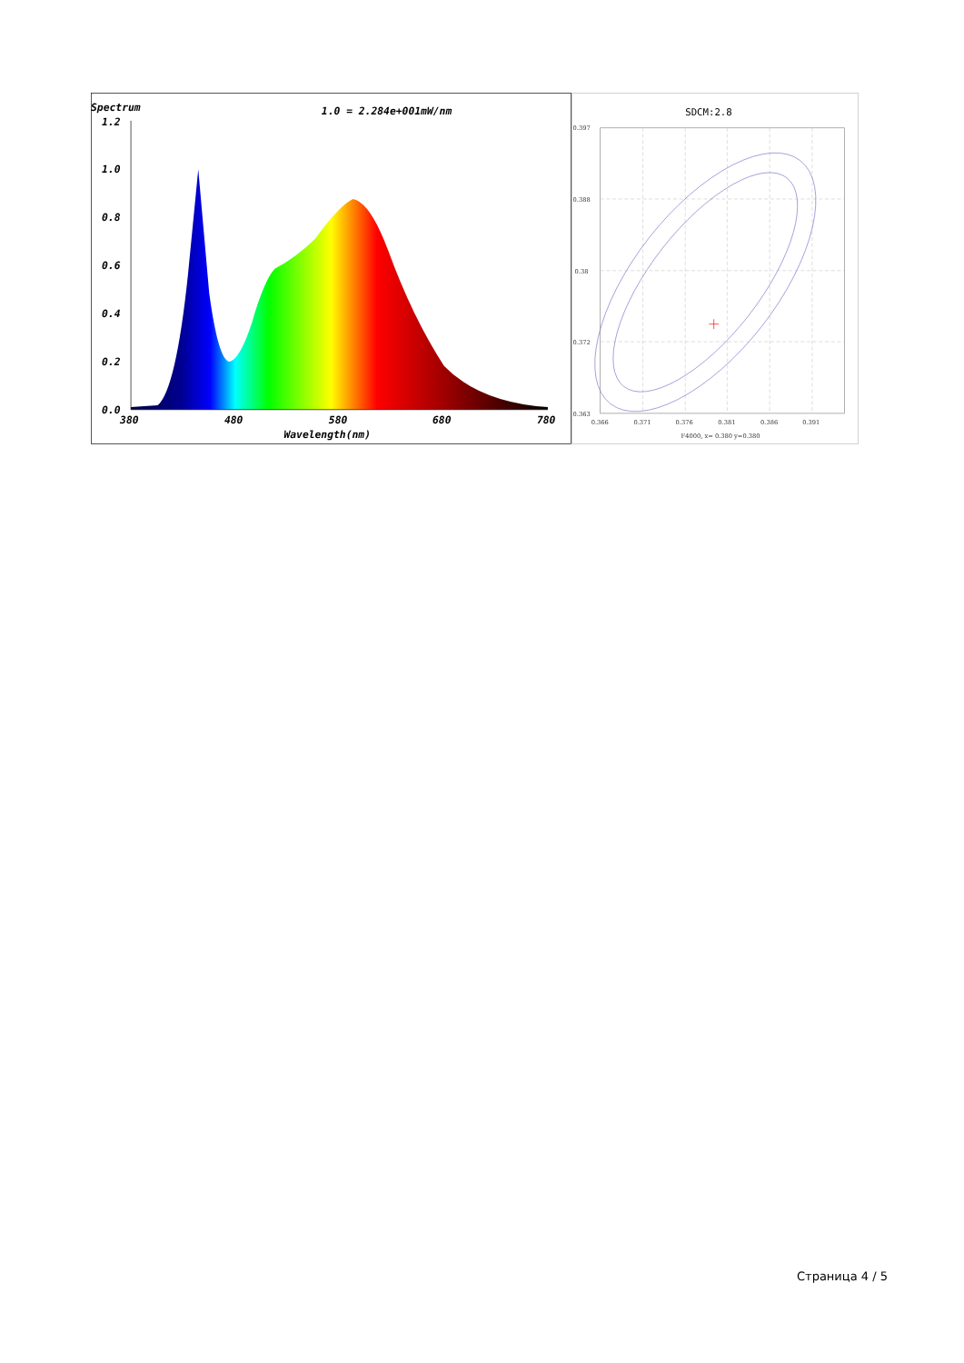Spectrum
1.0 = 2.284e+001mW/nm
1.2
1.0
0.8
0.6
0.4
0.2
0.0
380
480
580
680
780
Wavelength(nm)
SDCM:2.8
0.397
0.388
0.38
0.372
0.363
0.366
0.371
0.376
0.381
0.386
0.391
F4000, x= 0.380 y=0.380
Страница 4 / 5